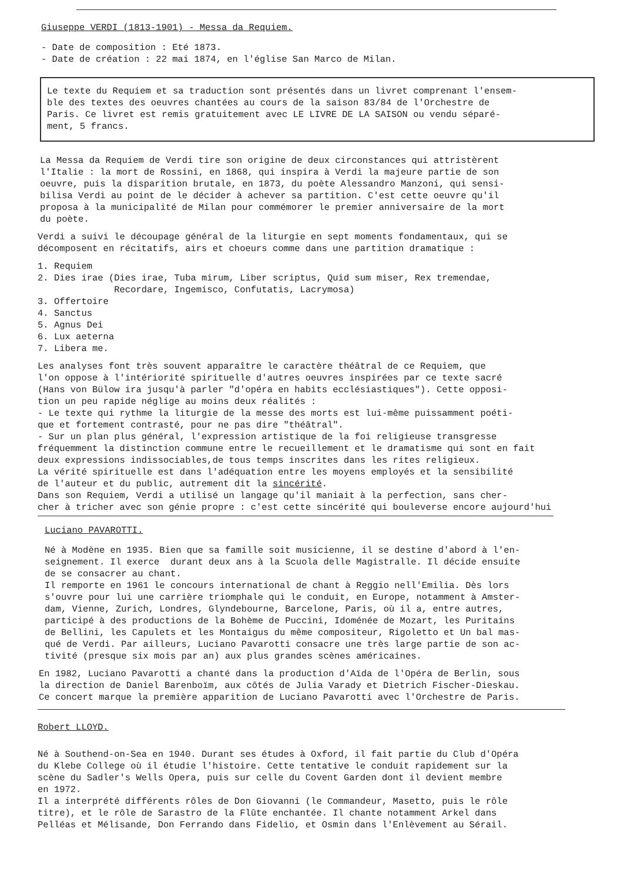Giuseppe VERDI (1813-1901) - Messa da Requiem.
- Date de composition : Eté 1873.
- Date de création : 22 mai 1874, en l'église San Marco de Milan.
Le texte du Requiem et sa traduction sont présentés dans un livret comprenant l'ensem-
ble des textes des oeuvres chantées au cours de la saison 83/84 de l'Orchestre de
Paris. Ce livret est remis gratuitement avec LE LIVRE DE LA SAISON ou vendu séparé-
ment, 5 francs.
La Messa da Requiem de Verdi tire son origine de deux circonstances qui attristèrent
l'Italie : la mort de Rossini, en 1868, qui inspira à Verdi la majeure partie de son
oeuvre, puis la disparition brutale, en 1873, du poète Alessandro Manzoni, qui sensi-
bilisa Verdi au point de le décider à achever sa partition. C'est cette oeuvre qu'il
proposa à la municipalité de Milan pour commémorer le premier anniversaire de la mort
du poète.
Verdi a suivi le découpage général de la liturgie en sept moments fondamentaux, qui se
décomposent en récitatifs, airs et choeurs comme dans une partition dramatique :
1. Requiem
2. Dies irae (Dies irae, Tuba mirum, Liber scriptus, Quid sum miser, Rex tremendae,
Recordare, Ingemisco, Confutatis, Lacrymosa)
3. Offertoire
4. Sanctus
5. Agnus Dei
6. Lux aeterna
7. Libera me.
Les analyses font très souvent apparaître le caractère théâtral de ce Requiem, que
l'on oppose à l'intériorité spirituelle d'autres oeuvres inspirées par ce texte sacré
(Hans von Bülow ira jusqu'à parler "d'opéra en habits ecclésiastiques"). Cette opposi-
tion un peu rapide néglige au moins deux réalités :
- Le texte qui rythme la liturgie de la messe des morts est lui-même puissamment poéti-
que et fortement contrasté, pour ne pas dire "théâtral".
- Sur un plan plus général, l'expression artistique de la foi religieuse transgresse
fréquemment la distinction commune entre le recueillement et le dramatisme qui sont en fait
deux expressions indissociables,de tous temps inscrites dans les rites religieux.
La vérité spirituelle est dans l'adéquation entre les moyens employés et la sensibilité
de l'auteur et du public, autrement dit la sincérité.
Dans son Requiem, Verdi a utilisé un langage qu'il maniait à la perfection, sans cher-
cher à tricher avec son génie propre : c'est cette sincérité qui bouleverse encore aujourd'hui
Luciano PAVAROTTI.
Né à Modène en 1935. Bien que sa famille soit musicienne, il se destine d'abord à l'en-
seignement. Il exerce durant deux ans à la Scuola delle Magistralle. Il décide ensuite
de se consacrer au chant.
Il remporte en 1961 le concours international de chant à Reggio nell'Emilia. Dès lors
s'ouvre pour lui une carrière triomphale qui le conduit, en Europe, notamment à Amster-
dam, Vienne, Zurich, Londres, Glyndebourne, Barcelone, Paris, où il a, entre autres,
participé à des productions de la Bohème de Puccini, Idoménée de Mozart, les Puritains
de Bellini, les Capulets et les Montaigus du même compositeur, Rigoletto et Un bal mas-
qué de Verdi. Par ailleurs, Luciano Pavarotti consacre une très large partie de son ac-
tivité (presque six mois par an) aux plus grandes scènes américaines.
En 1982, Luciano Pavarotti a chanté dans la production d'Aïda de l'Opéra de Berlin, sous
la direction de Daniel Barenboïm, aux côtés de Julia Varady et Dietrich Fischer-Dieskau.
Ce concert marque la première apparition de Luciano Pavarotti avec l'Orchestre de Paris.
Robert LLOYD.
Né à Southend-on-Sea en 1940. Durant ses études à Oxford, il fait partie du Club d'Opéra
du Klebe College où il étudie l'histoire. Cette tentative le conduit rapidement sur la
scène du Sadler's Wells Opera, puis sur celle du Covent Garden dont il devient membre
en 1972.
Il a interprété différents rôles de Don Giovanni (le Commandeur, Masetto, puis le rôle
titre), et le rôle de Sarastro de la Flûte enchantée. Il chante notamment Arkel dans
Pelléas et Mélisande, Don Ferrando dans Fidelio, et Osmin dans l'Enlèvement au Sérail.